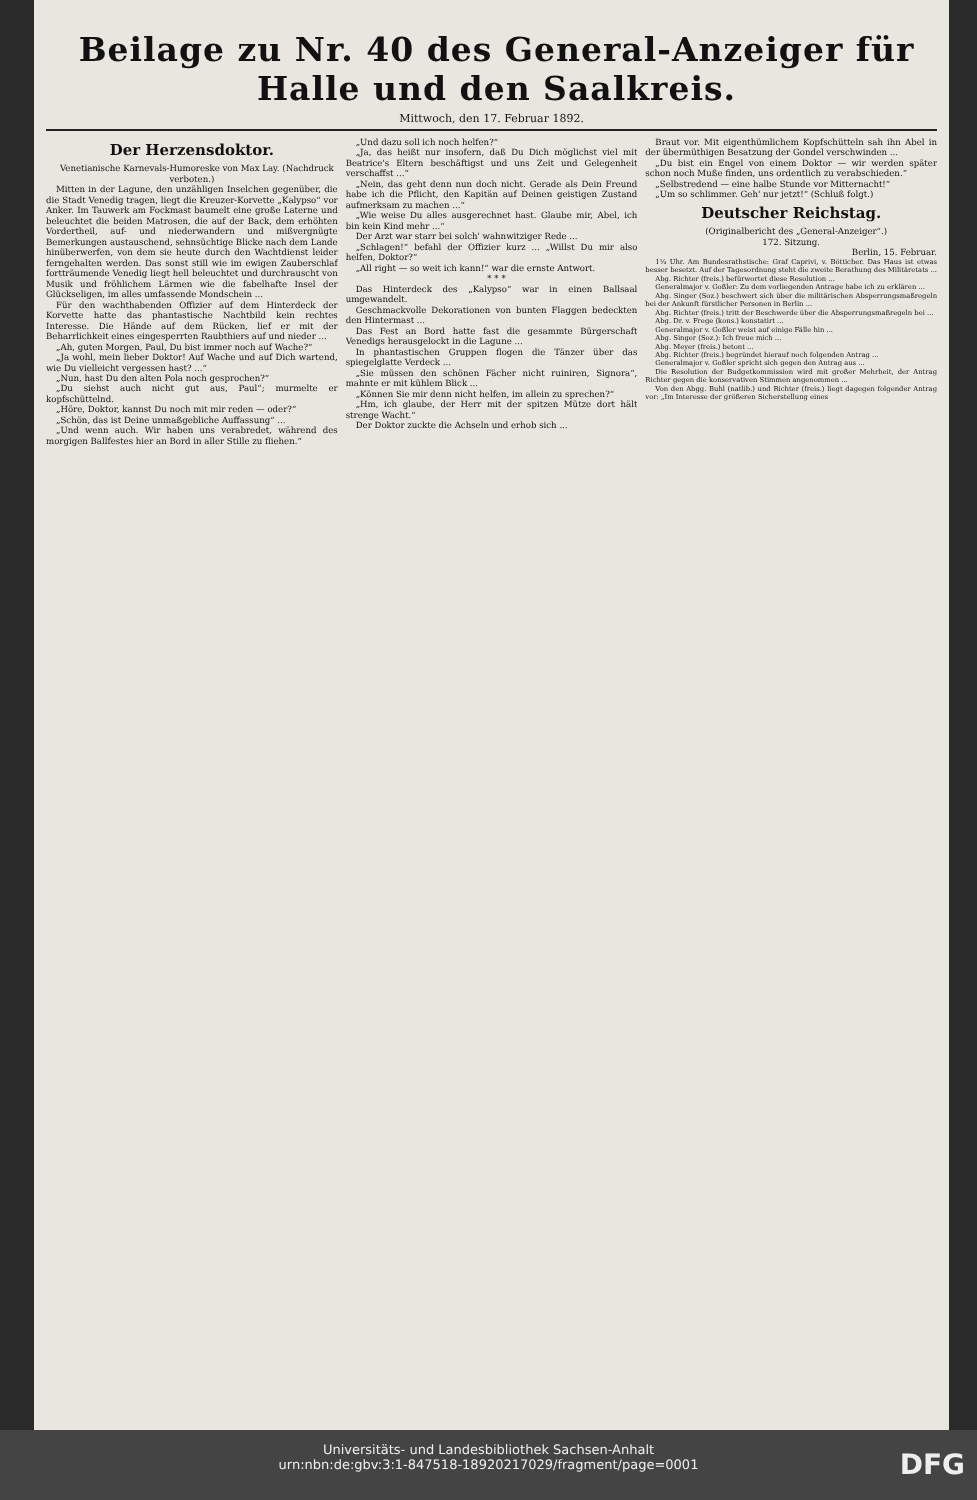Beilage zu Nr. 40 des General-Anzeiger für Halle und den Saalkreis.
Mittwoch, den 17. Februar 1892.
Der Herzensdoktor.
Venetianische Karnevals-Humoreske von Max Lay. (Nachdruck verboten.)
Mitten in der Lagune, den unzähligen Inselchen gegenüber, die die Stadt Venedig tragen, liegt die Kreuzer-Korvette „Kalypso“ vor Anker. Im Tauwerk am Fockmast baumelt eine große Laterne und beleuchtet die beiden Matrosen, die auf der Back, dem erhöhten Vordertheil, auf- und niederwandern und mißvergnügte Bemerkungen austauschend, sehnsüchtige Blicke nach dem Lande hinüberwerfen, von dem sie heute durch den Wachtdienst leider ferngehalten werden. Das sonst still wie im ewigen Zauberschlaf fortträumende Venedig liegt hell beleuchtet und durchrauscht von Musik und fröhlichem Lärmen wie die fabelhafte Insel der Glückseligen, im alles umfassende Mondschein ...
Für den wachthabenden Offizier auf dem Hinterdeck der Korvette hatte das phantastische Nachtbild kein rechtes Interesse. Die Hände auf dem Rücken, lief er mit der Beharrlichkeit eines eingesperrten Raubthiers auf und nieder ...
„Ah, guten Morgen, Paul, Du bist immer noch auf Wache?“
„Ja wohl, mein lieber Doktor! Auf Wache und auf Dich wartend, wie Du vielleicht vergessen hast? ...“
„Nun, hast Du den alten Pola noch gesprochen?“
„Du siehst auch nicht gut aus, Paul“; murmelte er kopfschüttelnd.
„Höre, Doktor, kannst Du noch mit mir reden — oder?“
„Schön, das ist Deine unmaßgebliche Auffassung“ ...
„Und wenn auch. Wir haben uns verabredet, während des morgigen Ballfestes hier an Bord in aller Stille zu fliehen.“
„Und dazu soll ich noch helfen?“
„Ja, das heißt nur insofern, daß Du Dich möglichst viel mit Beatrice's Eltern beschäftigst und uns Zeit und Gelegenheit verschaffst ...“
„Nein, das geht denn nun doch nicht. Gerade als Dein Freund habe ich die Pflicht, den Kapitän auf Deinen geistigen Zustand aufmerksam zu machen ...“
„Wie weise Du alles ausgerechnet hast. Glaube mir, Abel, ich bin kein Kind mehr ...“
Der Arzt war starr bei solch' wahnwitziger Rede ...
„Schlagen!“ befahl der Offizier kurz ... „Willst Du mir also helfen, Doktor?“
„All right — so weit ich kann!“ war die ernste Antwort.
* * *
Das Hinterdeck des „Kalypso“ war in einen Ballsaal umgewandelt.
Geschmackvolle Dekorationen von bunten Flaggen bedeckten den Hintermast ...
Das Fest an Bord hatte fast die gesammte Bürgerschaft Venedigs herausgelockt in die Lagune ...
In phantastischen Gruppen flogen die Tänzer über das spiegelglatte Verdeck ...
„Sie müssen den schönen Fächer nicht ruiniren, Signora“, mahnte er mit kühlem Blick ...
„Können Sie mir denn nicht helfen, im allein zu sprechen?“
„Hm, ich glaube, der Herr mit der spitzen Mütze dort hält strenge Wacht.“
Der Doktor zuckte die Achseln und erhob sich ...
Braut vor. Mit eigenthümlichem Kopfschütteln sah ihn Abel in der übermüthigen Besatzung der Gondel verschwinden ...
„Du bist ein Engel von einem Doktor — wir werden später schon noch Muße finden, uns ordentlich zu verabschieden.“
„Selbstredend — eine halbe Stunde vor Mitternacht!“
„Um so schlimmer. Geh' nur jetzt!“ (Schluß folgt.)
Deutscher Reichstag.
(Originalbericht des „General-Anzeiger“.)
172. Sitzung.
Berlin, 15. Februar.
1¼ Uhr. Am Bundesrathstische: Graf Caprivi, v. Bötticher. Das Haus ist etwas besser besetzt. Auf der Tagesordnung steht die zweite Berathung des Militäretats ...
Abg. Richter (freis.) befürwortet diese Resolution ...
Generalmajor v. Goßler: Zu dem vorliegenden Antrage habe ich zu erklären ...
Abg. Singer (Soz.) beschwert sich über die militärischen Absperrungsmaßregeln bei der Ankunft fürstlicher Personen in Berlin ...
Abg. Richter (freis.) tritt der Beschwerde über die Absperrungsmaßregeln bei ...
Abg. Dr. v. Frege (kons.) konstatirt ...
Generalmajor v. Goßler weist auf einige Fälle hin ...
Abg. Singer (Soz.): Ich freue mich ...
Abg. Meyer (freis.) betont ...
Abg. Richter (freis.) begründet hierauf noch folgenden Antrag ...
Generalmajor v. Goßler spricht sich gegen den Antrag aus ...
Die Resolution der Budgetkommission wird mit großer Mehrheit, der Antrag Richter gegen die konservativen Stimmen angenommen ...
Von den Abgg. Buhl (natlib.) und Richter (freis.) liegt dagegen folgender Antrag vor: „Im Interesse der größeren Sicherstellung eines
Universitäts- und Landesbibliothek Sachsen-Anhalt
urn:nbn:de:gbv:3:1-847518-18920217029/fragment/page=0001
DFG